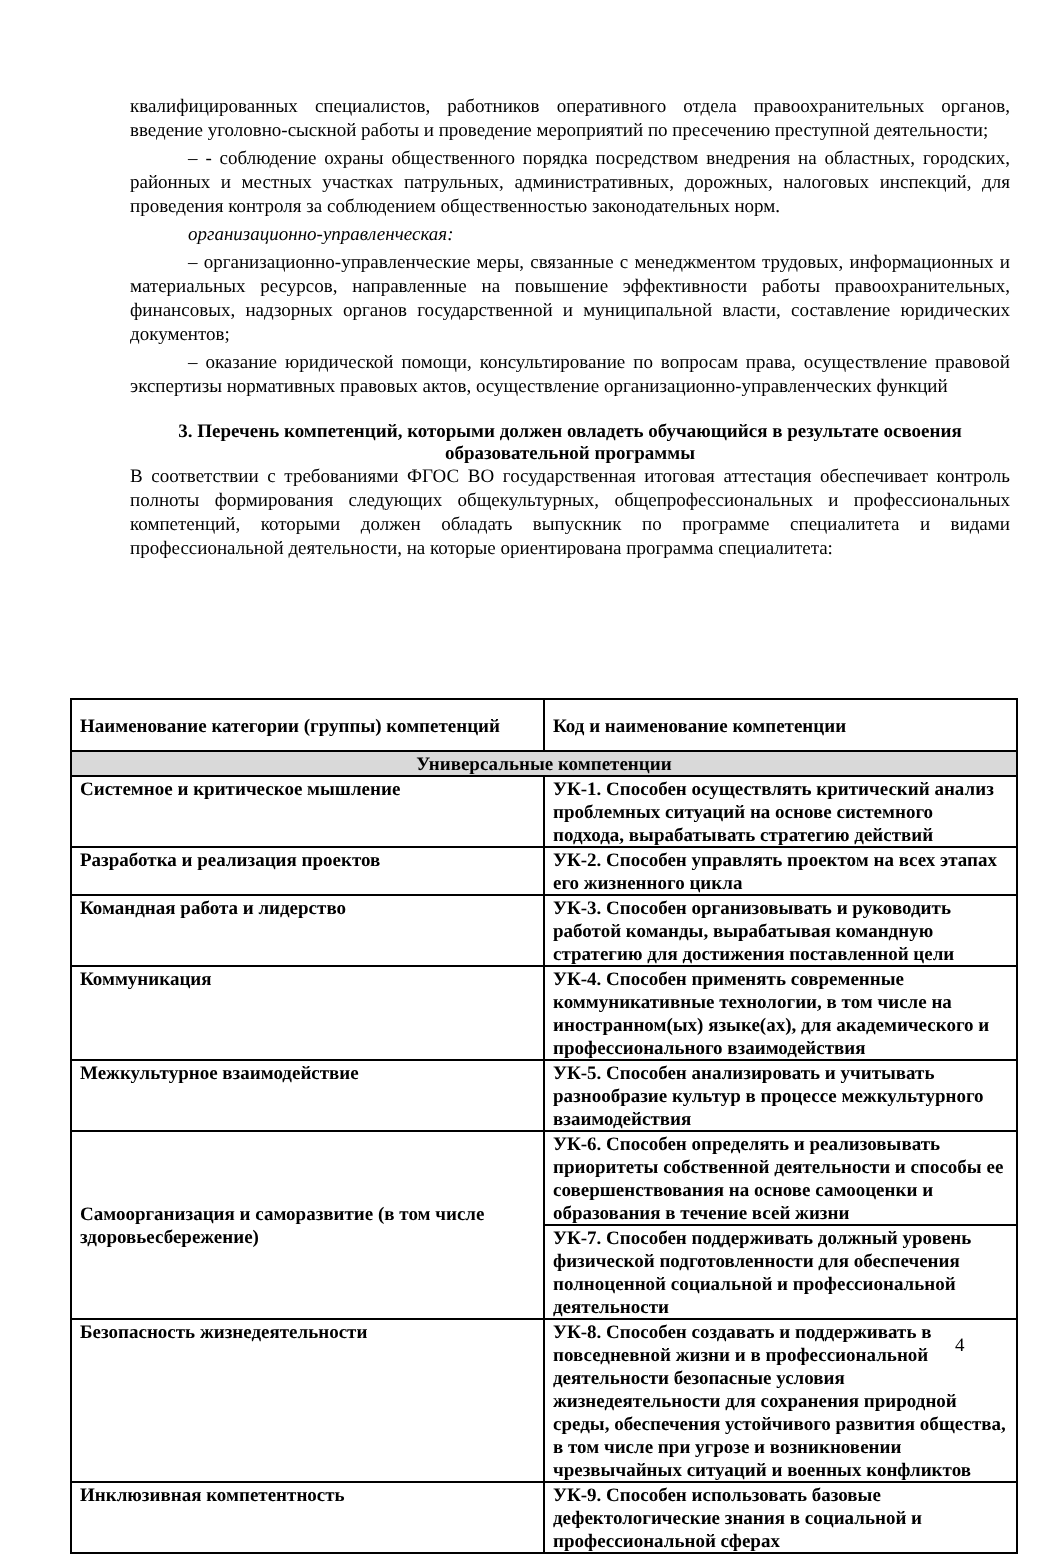квалифицированных специалистов, работников оперативного отдела правоохранительных органов, введение уголовно-сыскной работы и проведение мероприятий по пресечению преступной деятельности;
– - соблюдение охраны общественного порядка посредством внедрения на областных, городских, районных и местных участках патрульных, административных, дорожных, налоговых инспекций, для проведения контроля за соблюдением общественностью законодательных норм.
организационно-управленческая:
– организационно-управленческие меры, связанные с менеджментом трудовых, информационных и материальных ресурсов, направленные на повышение эффективности работы правоохранительных, финансовых, надзорных органов государственной и муниципальной власти, составление юридических документов;
– оказание юридической помощи, консультирование по вопросам права, осуществление правовой экспертизы нормативных правовых актов, осуществление организационно-управленческих функций
3. Перечень компетенций, которыми должен овладеть обучающийся в результате освоения образовательной программы
В соответствии с требованиями ФГОС ВО государственная итоговая аттестация обеспечивает контроль полноты формирования следующих общекультурных, общепрофессиональных и профессиональных компетенций, которыми должен обладать выпускник по программе специалитета и видами профессиональной деятельности, на которые ориентирована программа специалитета:
| Наименование категории (группы) компетенций | Код и наименование компетенции |
| --- | --- |
| Универсальные компетенции | |
| Системное и критическое мышление | УК-1. Способен осуществлять критический анализ проблемных ситуаций на основе системного подхода, вырабатывать стратегию действий |
| Разработка и реализация проектов | УК-2. Способен управлять проектом на всех этапах его жизненного цикла |
| Командная работа и лидерство | УК-3. Способен организовывать и руководить работой команды, вырабатывая командную стратегию для достижения поставленной цели |
| Коммуникация | УК-4. Способен применять современные коммуникативные технологии, в том числе на иностранном(ых) языке(ах), для академического и профессионального взаимодействия |
| Межкультурное взаимодействие | УК-5. Способен анализировать и учитывать разнообразие культур в процессе межкультурного взаимодействия |
| Самоорганизация и саморазвитие (в том числе здоровьесбережение) | УК-6. Способен определять и реализовывать приоритеты собственной деятельности и способы ее совершенствования на основе самооценки и образования в течение всей жизни |
| | УК-7. Способен поддерживать должный уровень физической подготовленности для обеспечения полноценной социальной и профессиональной деятельности |
| Безопасность жизнедеятельности | УК-8. Способен создавать и поддерживать в повседневной жизни и в профессиональной деятельности безопасные условия жизнедеятельности для сохранения природной среды, обеспечения устойчивого развития общества, в том числе при угрозе и возникновении чрезвычайных ситуаций и военных конфликтов |
| Инклюзивная компетентность | УК-9. Способен использовать базовые дефектологические знания в социальной и профессиональной сферах |
4